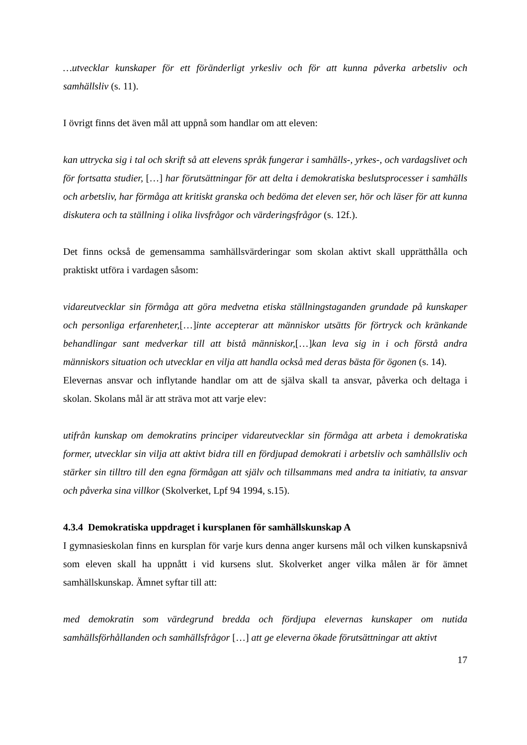…utvecklar kunskaper för ett föränderligt yrkesliv och för att kunna påverka arbetsliv och samhällsliv (s. 11).
I övrigt finns det även mål att uppnå som handlar om att eleven:
kan uttrycka sig i tal och skrift så att elevens språk fungerar i samhälls-, yrkes-, och vardagslivet och för fortsatta studier, […] har förutsättningar för att delta i demokratiska beslutsprocesser i samhälls och arbetsliv, har förmåga att kritiskt granska och bedöma det eleven ser, hör och läser för att kunna diskutera och ta ställning i olika livsfrågor och värderingsfrågor (s. 12f.).
Det finns också de gemensamma samhällsvärderingar som skolan aktivt skall upprätthålla och praktiskt utföra i vardagen såsom:
vidareutvecklar sin förmåga att göra medvetna etiska ställningstaganden grundade på kunskaper och personliga erfarenheter,[…]inte accepterar att människor utsätts för förtryck och kränkande behandlingar sant medverkar till att bistå människor,[…]kan leva sig in i och förstå andra människors situation och utvecklar en vilja att handla också med deras bästa för ögonen (s. 14).
Elevernas ansvar och inflytande handlar om att de själva skall ta ansvar, påverka och deltaga i skolan. Skolans mål är att sträva mot att varje elev:
utifrån kunskap om demokratins principer vidareutvecklar sin förmåga att arbeta i demokratiska former, utvecklar sin vilja att aktivt bidra till en fördjupad demokrati i arbetsliv och samhällsliv och stärker sin tilltro till den egna förmågan att själv och tillsammans med andra ta initiativ, ta ansvar och påverka sina villkor (Skolverket, Lpf 94 1994, s.15).
4.3.4 Demokratiska uppdraget i kursplanen för samhällskunskap A
I gymnasieskolan finns en kursplan för varje kurs denna anger kursens mål och vilken kunskapsnivå som eleven skall ha uppnått i vid kursens slut. Skolverket anger vilka målen är för ämnet samhällskunskap. Ämnet syftar till att:
med demokratin som värdegrund bredda och fördjupa elevernas kunskaper om nutida samhällsförhållanden och samhällsfrågor […] att ge eleverna ökade förutsättningar att aktivt
17